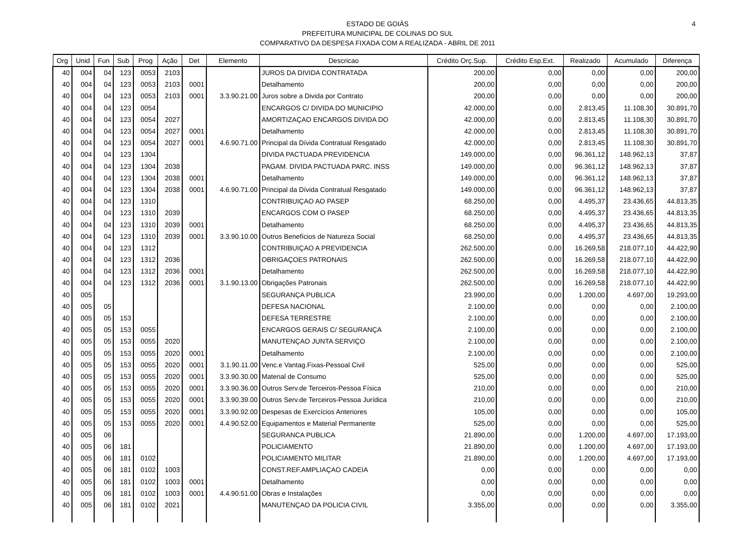ESTADO DE GOIÁS
PREFEITURA MUNICIPAL DE COLINAS DO SUL
COMPARATIVO DA DESPESA FIXADA COM A REALIZADA - ABRIL DE 2011
4
| Org | Unid | Fun | Sub | Prog | Ação | Det | Elemento | Descricao | Crédito Orç.Sup. | Crédito Esp.Ext. | Realizado | Acumulado | Diferença |
| --- | --- | --- | --- | --- | --- | --- | --- | --- | --- | --- | --- | --- | --- |
| 40 | 004 | 04 | 123 | 0053 | 2103 | | | JUROS DA DIVIDA CONTRATADA | 200,00 | 0,00 | 0,00 | 0,00 | 200,00 |
| 40 | 004 | 04 | 123 | 0053 | 2103 | 0001 | | Detalhamento | 200,00 | 0,00 | 0,00 | 0,00 | 200,00 |
| 40 | 004 | 04 | 123 | 0053 | 2103 | 0001 | 3.3.90.21.00 | Juros sobre a Divida por Contrato | 200,00 | 0,00 | 0,00 | 0,00 | 200,00 |
| 40 | 004 | 04 | 123 | 0054 | | | | ENCARGOS C/ DIVIDA DO MUNICIPIO | 42.000,00 | 0,00 | 2.813,45 | 11.108,30 | 30.891,70 |
| 40 | 004 | 04 | 123 | 0054 | 2027 | | | AMORTIZAÇAO ENCARGOS DIVIDA DO | 42.000,00 | 0,00 | 2.813,45 | 11.108,30 | 30.891,70 |
| 40 | 004 | 04 | 123 | 0054 | 2027 | 0001 | | Detalhamento | 42.000,00 | 0,00 | 2.813,45 | 11.108,30 | 30.891,70 |
| 40 | 004 | 04 | 123 | 0054 | 2027 | 0001 | 4.6.90.71.00 | Principal da Dívida Contratual Resgatado | 42.000,00 | 0,00 | 2.813,45 | 11.108,30 | 30.891,70 |
| 40 | 004 | 04 | 123 | 1304 | | | | DIVIDA PACTUADA PREVIDENCIA | 149.000,00 | 0,00 | 96.361,12 | 148.962,13 | 37,87 |
| 40 | 004 | 04 | 123 | 1304 | 2038 | | | PAGAM. DIVIDA PACTUADA PARC. INSS | 149.000,00 | 0,00 | 96.361,12 | 148.962,13 | 37,87 |
| 40 | 004 | 04 | 123 | 1304 | 2038 | 0001 | | Detalhamento | 149.000,00 | 0,00 | 96.361,12 | 148.962,13 | 37,87 |
| 40 | 004 | 04 | 123 | 1304 | 2038 | 0001 | 4.6.90.71.00 | Principal da Dívida Contratual Resgatado | 149.000,00 | 0,00 | 96.361,12 | 148.962,13 | 37,87 |
| 40 | 004 | 04 | 123 | 1310 | | | | CONTRIBUIÇAO AO PASEP | 68.250,00 | 0,00 | 4.495,37 | 23.436,65 | 44.813,35 |
| 40 | 004 | 04 | 123 | 1310 | 2039 | | | ENCARGOS COM O PASEP | 68.250,00 | 0,00 | 4.495,37 | 23.436,65 | 44.813,35 |
| 40 | 004 | 04 | 123 | 1310 | 2039 | 0001 | | Detalhamento | 68.250,00 | 0,00 | 4.495,37 | 23.436,65 | 44.813,35 |
| 40 | 004 | 04 | 123 | 1310 | 2039 | 0001 | 3.3.90.10.00 | Outros Benefícios de Natureza Social | 68.250,00 | 0,00 | 4.495,37 | 23.436,65 | 44.813,35 |
| 40 | 004 | 04 | 123 | 1312 | | | | CONTRIBUIÇAO A PREVIDENCIA | 262.500,00 | 0,00 | 16.269,58 | 218.077,10 | 44.422,90 |
| 40 | 004 | 04 | 123 | 1312 | 2036 | | | OBRIGAÇOES PATRONAIS | 262.500,00 | 0,00 | 16.269,58 | 218.077,10 | 44.422,90 |
| 40 | 004 | 04 | 123 | 1312 | 2036 | 0001 | | Detalhamento | 262.500,00 | 0,00 | 16.269,58 | 218.077,10 | 44.422,90 |
| 40 | 004 | 04 | 123 | 1312 | 2036 | 0001 | 3.1.90.13.00 | Obrigações Patronais | 262.500,00 | 0,00 | 16.269,58 | 218.077,10 | 44.422,90 |
| 40 | 005 | | | | | | | SEGURANÇA PUBLICA | 23.990,00 | 0,00 | 1.200,00 | 4.697,00 | 19.293,00 |
| 40 | 005 | 05 | | | | | | DEFESA NACIONAL | 2.100,00 | 0,00 | 0,00 | 0,00 | 2.100,00 |
| 40 | 005 | 05 | 153 | | | | | DEFESA TERRESTRE | 2.100,00 | 0,00 | 0,00 | 0,00 | 2.100,00 |
| 40 | 005 | 05 | 153 | 0055 | | | | ENCARGOS GERAIS C/ SEGURANÇA | 2.100,00 | 0,00 | 0,00 | 0,00 | 2.100,00 |
| 40 | 005 | 05 | 153 | 0055 | 2020 | | | MANUTENÇAO JUNTA SERVIÇO | 2.100,00 | 0,00 | 0,00 | 0,00 | 2.100,00 |
| 40 | 005 | 05 | 153 | 0055 | 2020 | 0001 | | Detalhamento | 2.100,00 | 0,00 | 0,00 | 0,00 | 2.100,00 |
| 40 | 005 | 05 | 153 | 0055 | 2020 | 0001 | 3.1.90.11.00 | Venc.e Vantag.Fixas-Pessoal Civil | 525,00 | 0,00 | 0,00 | 0,00 | 525,00 |
| 40 | 005 | 05 | 153 | 0055 | 2020 | 0001 | 3.3.90.30.00 | Material de Consumo | 525,00 | 0,00 | 0,00 | 0,00 | 525,00 |
| 40 | 005 | 05 | 153 | 0055 | 2020 | 0001 | 3.3.90.36.00 | Outros Serv.de Terceiros-Pessoa Física | 210,00 | 0,00 | 0,00 | 0,00 | 210,00 |
| 40 | 005 | 05 | 153 | 0055 | 2020 | 0001 | 3.3.90.39.00 | Outros Serv.de Terceiros-Pessoa Jurídica | 210,00 | 0,00 | 0,00 | 0,00 | 210,00 |
| 40 | 005 | 05 | 153 | 0055 | 2020 | 0001 | 3.3.90.92.00 | Despesas de Exercícios Anteriores | 105,00 | 0,00 | 0,00 | 0,00 | 105,00 |
| 40 | 005 | 05 | 153 | 0055 | 2020 | 0001 | 4.4.90.52.00 | Equipamentos e Material Permanente | 525,00 | 0,00 | 0,00 | 0,00 | 525,00 |
| 40 | 005 | 06 | | | | | | SEGURANCA PUBLICA | 21.890,00 | 0,00 | 1.200,00 | 4.697,00 | 17.193,00 |
| 40 | 005 | 06 | 181 | | | | | POLICIAMENTO | 21.890,00 | 0,00 | 1.200,00 | 4.697,00 | 17.193,00 |
| 40 | 005 | 06 | 181 | 0102 | | | | POLICIAMENTO MILITAR | 21.890,00 | 0,00 | 1.200,00 | 4.697,00 | 17.193,00 |
| 40 | 005 | 06 | 181 | 0102 | 1003 | | | CONST.REF.AMPLIAÇAO CADEIA | 0,00 | 0,00 | 0,00 | 0,00 | 0,00 |
| 40 | 005 | 06 | 181 | 0102 | 1003 | 0001 | | Detalhamento | 0,00 | 0,00 | 0,00 | 0,00 | 0,00 |
| 40 | 005 | 06 | 181 | 0102 | 1003 | 0001 | 4.4.90.51.00 | Obras e Instalações | 0,00 | 0,00 | 0,00 | 0,00 | 0,00 |
| 40 | 005 | 06 | 181 | 0102 | 2021 | | | MANUTENÇAO DA POLICIA CIVIL | 3.355,00 | 0,00 | 0,00 | 0,00 | 3.355,00 |